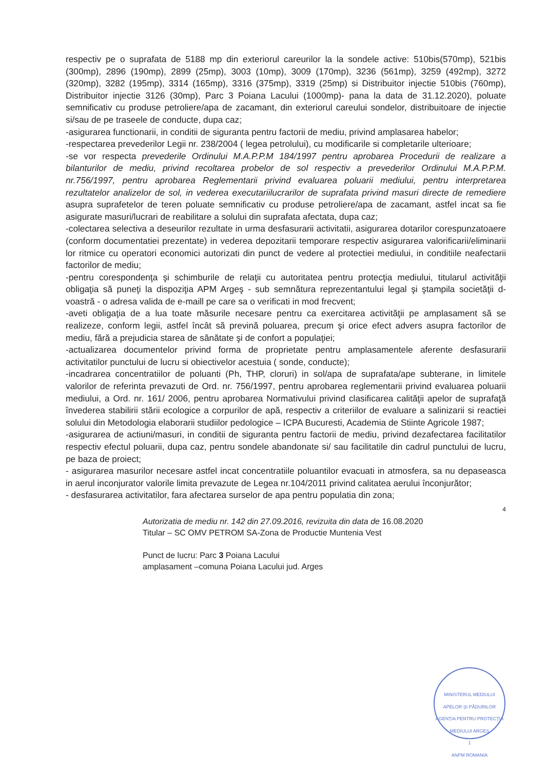respectiv pe o suprafata de 5188 mp din exteriorul careurilor la la sondele active: 510bis(570mp), 521bis (300mp), 2896 (190mp), 2899 (25mp), 3003 (10mp), 3009 (170mp), 3236 (561mp), 3259 (492mp), 3272 (320mp), 3282 (195mp), 3314 (165mp), 3316 (375mp), 3319 (25mp) si Distribuitor injectie 510bis (760mp), Distribuitor injectie 3126 (30mp), Parc 3 Poiana Lacului (1000mp)- pana la data de 31.12.2020), poluate semnificativ cu produse petroliere/apa de zacamant, din exteriorul careului sondelor, distribuitoare de injectie si/sau de pe traseele de conducte, dupa caz;
-asigurarea functionarii, in conditii de siguranta pentru factorii de mediu, privind amplasarea habelor;
-respectarea prevederilor Legii nr. 238/2004 ( legea petrolului), cu modificarile si completarile ulterioare;
-se vor respecta prevederile Ordinului M.A.P.P.M 184/1997 pentru aprobarea Procedurii de realizare a bilanturilor de mediu, privind recoltarea probelor de sol respectiv a prevederilor Ordinului M.A.P.P.M. nr.756/1997, pentru aprobarea Reglementarii privind evaluarea poluarii mediului, pentru interpretarea rezultatelor analizelor de sol, in vederea executariilucrarilor de suprafata privind masuri directe de remediere asupra suprafetelor de teren poluate semnificativ cu produse petroliere/apa de zacamant, astfel incat sa fie asigurate masuri/lucrari de reabilitare a solului din suprafata afectata, dupa caz;
-colectarea selectiva a deseurilor rezultate in urma desfasurarii activitatii, asigurarea dotarilor corespunzatoaere (conform documentatiei prezentate) in vederea depozitarii temporare respectiv asigurarea valorificarii/eliminarii lor ritmice cu operatori economici autorizati din punct de vedere al protectiei mediului, in conditiile neafectarii factorilor de mediu;
-pentru corespondenţa şi schimburile de relaţii cu autoritatea pentru protecţia mediului, titularul activităţii obligaţia să puneţi la dispoziţia APM Argeş - sub semnătura reprezentantului legal şi ştampila societăţii d-voastră - o adresa valida de e-maill pe care sa o verificati in mod frecvent;
-aveti obligaţia de a lua toate măsurile necesare pentru ca exercitarea activităţii pe amplasament să se realizeze, conform legii, astfel încât să prevină poluarea, precum şi orice efect advers asupra factorilor de mediu, fără a prejudicia starea de sănătate şi de confort a populaţiei;
-actualizarea documentelor privind forma de proprietate pentru amplasamentele aferente desfasurarii activitatilor punctului de lucru si obiectivelor acestuia ( sonde, conducte);
-incadrarea concentratiilor de poluanti (Ph, THP, cloruri) in sol/apa de suprafata/ape subterane, in limitele valorilor de referinta prevazuti de Ord. nr. 756/1997, pentru aprobarea reglementarii privind evaluarea poluarii mediului, a Ord. nr. 161/ 2006, pentru aprobarea Normativului privind clasificarea calităţii apelor de suprafaţă învederea stabilirii stării ecologice a corpurilor de apă, respectiv a criteriilor de evaluare a salinizarii si reactiei solului din Metodologia elaborarii studiilor pedologice – ICPA Bucuresti, Academia de Stiinte Agricole 1987;
-asigurarea de actiuni/masuri, in conditii de siguranta pentru factorii de mediu, privind dezafectarea facilitatilor respectiv efectul poluarii, dupa caz, pentru sondele abandonate si/ sau facilitatile din cadrul punctului de lucru, pe baza de proiect;
- asigurarea masurilor necesare astfel incat concentratiile poluantilor evacuati in atmosfera, sa nu depaseasca in aerul inconjurator valorile limita prevazute de Legea nr.104/2011 privind calitatea aerului înconjurător;
- desfasurarea activitatilor, fara afectarea surselor de apa pentru populatia din zona;
4
Autorizatia de mediu nr. 142 din 27.09.2016, revizuita din data de 16.08.2020
Titular – SC OMV PETROM SA-Zona de Productie Muntenia Vest
Punct de lucru: Parc 3 Poiana Lacului
amplasament –comuna Poiana Lacului jud. Arges
MINISTERUL MEDIULUI APELOR ŞI PĂDURILOR
AGENŢIA PENTRU PROTECŢIA MEDIULUI ARGEŞ
1
ANPM ROMANIA